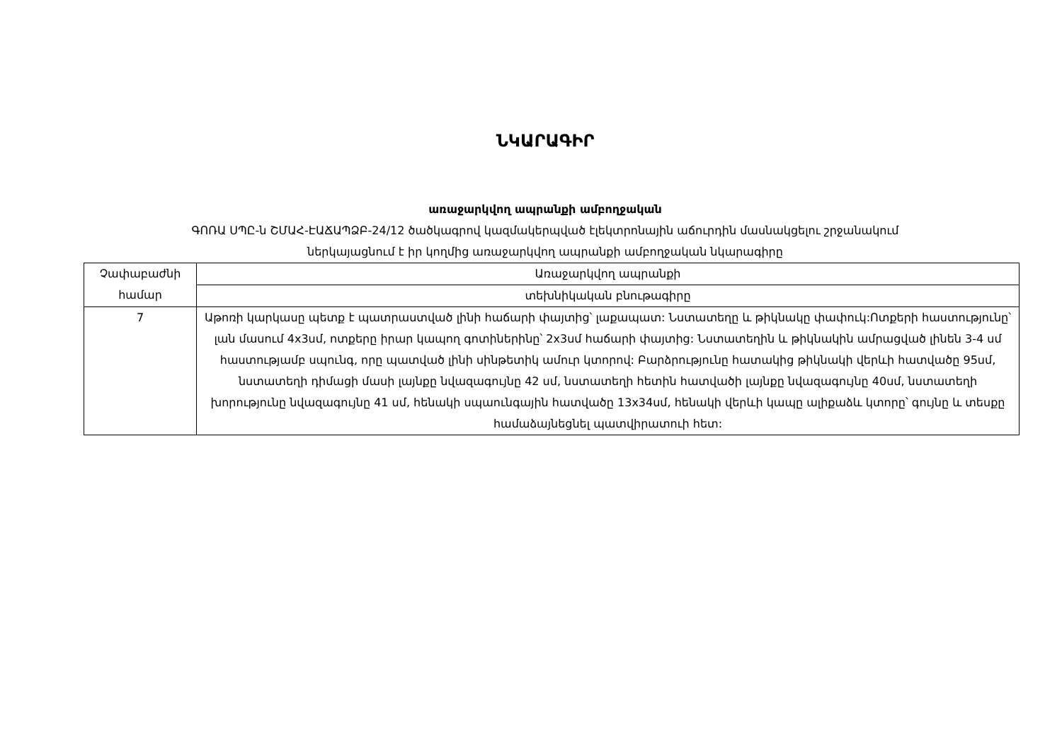ՆԿԱՐԱԳԻՐ
առաջարկվող ապրանքի ամբողջական
ԳՈՌԱ ՍՊԸ-ն ՇՄԱՀ-ԷԱՃԱՊՁԲ-24/12 ծածկագրով կազմակերպված էլեկտրոնային աճուրդին մասնակցելու շրջանակում
ներկայացնում է իր կողմից առաջարկվող ապրանքի ամբողջական նկարագիրը
| Չափաբաժնի համար | Առաջարկվող ապրանքի |
| | տեխնիկական բնութագիրը |
| 7 | Աթոռի կարկասը պետք է պատրաստված լինի հաճարի փայտից՝ լաքապատ: Նստատեղը և թիկնակը փափուկ:Ոտքերի հաստությունը՝ լան մասում 4x3սմ, ոտքերը իրար կապող գոտիներինը՝ 2x3սմ հաճարի փայտից: Նստատեղին և թիկնակին ամրացված լինեն 3-4 սմ հաստությամբ սպունգ, որը պատված լինի սինթետիկ ամուր կտորով: Բարձրությունը հատակից թիկնակի վերևի հատվածը 95սմ, նստատեղի դիմացի մասի լայնքը նվազագույնը 42 սմ, նստատեղի հետին հատվածի լայնքը նվազագույնը 40սմ, նստատեղի խորությունը նվազագույնը 41 սմ, հենակի սպաունգային հատվածը 13x34սմ, հենակի վերևի կապը ալիքաձև կտորը՝ գույնը և տեսքը համաձայնեցնել պատվիրատուի հետ: |